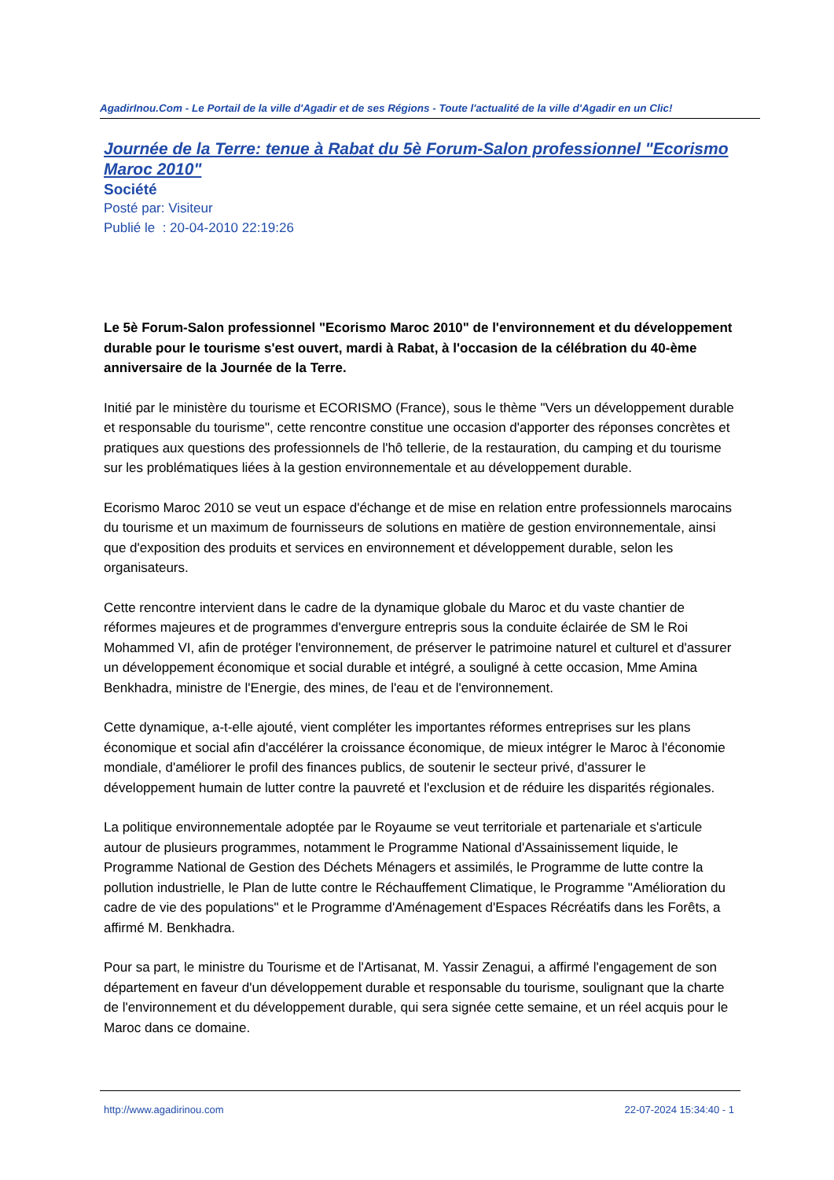AgadirInou.Com - Le Portail de la ville d'Agadir et de ses Régions - Toute l'actualité de la ville d'Agadir en un Clic!
Journée de la Terre: tenue à Rabat du 5è Forum-Salon professionnel "Ecorismo Maroc 2010"
Société
Posté par: Visiteur
Publié le : 20-04-2010 22:19:26
Le 5è Forum-Salon professionnel "Ecorismo Maroc 2010" de l'environnement et du développement durable pour le tourisme s'est ouvert, mardi à Rabat, à l'occasion de la célébration du 40-ème anniversaire de la Journée de la Terre.
Initié par le ministère du tourisme et ECORISMO (France), sous le thème "Vers un développement durable et responsable du tourisme", cette rencontre constitue une occasion d'apporter des réponses concrètes et pratiques aux questions des professionnels de l'hô tellerie, de la restauration, du camping et du tourisme sur les problématiques liées à la gestion environnementale et au développement durable.
Ecorismo Maroc 2010 se veut un espace d'échange et de mise en relation entre professionnels marocains du tourisme et un maximum de fournisseurs de solutions en matière de gestion environnementale, ainsi que d'exposition des produits et services en environnement et développement durable, selon les organisateurs.
Cette rencontre intervient dans le cadre de la dynamique globale du Maroc et du vaste chantier de réformes majeures et de programmes d'envergure entrepris sous la conduite éclairée de SM le Roi Mohammed VI, afin de protéger l'environnement, de préserver le patrimoine naturel et culturel et d'assurer un développement économique et social durable et intégré, a souligné à cette occasion, Mme Amina Benkhadra, ministre de l'Energie, des mines, de l'eau et de l'environnement.
Cette dynamique, a-t-elle ajouté, vient compléter les importantes réformes entreprises sur les plans économique et social afin d'accélérer la croissance économique, de mieux intégrer le Maroc à l'économie mondiale, d'améliorer le profil des finances publics, de soutenir le secteur privé, d'assurer le développement humain de lutter contre la pauvreté et l'exclusion et de réduire les disparités régionales.
La politique environnementale adoptée par le Royaume se veut territoriale et partenariale et s'articule autour de plusieurs programmes, notamment le Programme National d'Assainissement liquide, le Programme National de Gestion des Déchets Ménagers et assimilés, le Programme de lutte contre la pollution industrielle, le Plan de lutte contre le Réchauffement Climatique, le Programme "Amélioration du cadre de vie des populations" et le Programme d'Aménagement d'Espaces Récréatifs dans les Forêts, a affirmé M. Benkhadra.
Pour sa part, le ministre du Tourisme et de l'Artisanat, M. Yassir Zenagui, a affirmé l'engagement de son département en faveur d'un développement durable et responsable du tourisme, soulignant que la charte de l'environnement et du développement durable, qui sera signée cette semaine, et un réel acquis pour le Maroc dans ce domaine.
http://www.agadirinou.com 22-07-2024 15:34:40 - 1